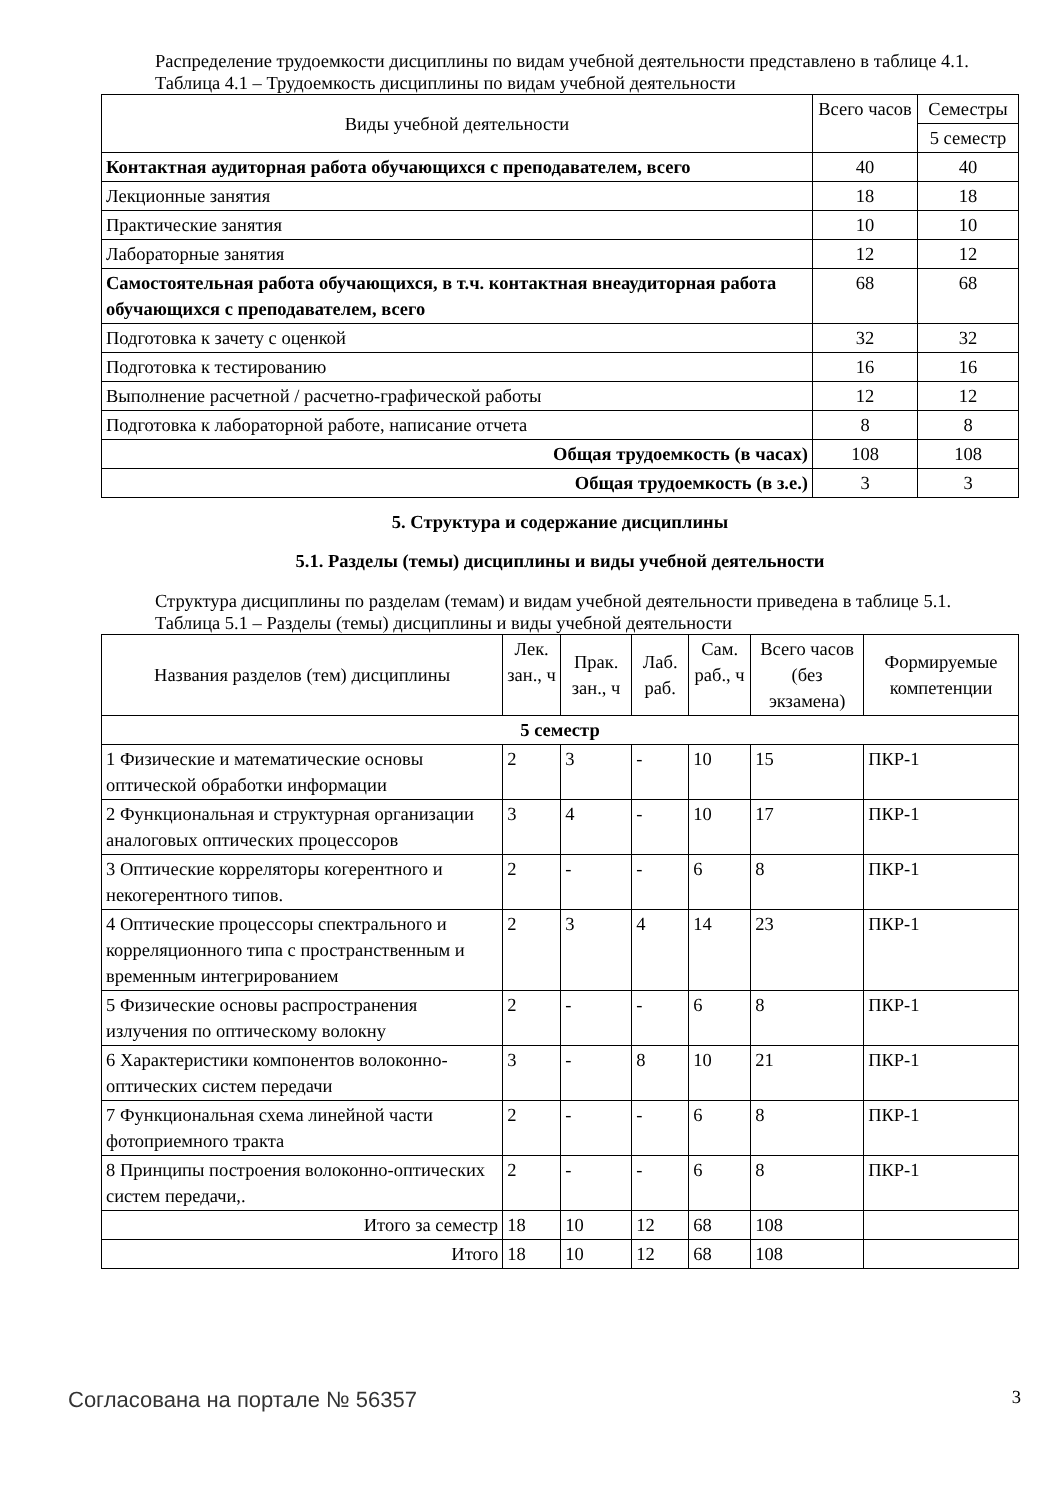Распределение трудоемкости дисциплины по видам учебной деятельности представлено в таблице 4.1.
Таблица 4.1 – Трудоемкость дисциплины по видам учебной деятельности
| Виды учебной деятельности | Всего часов | Семестры |
| --- | --- | --- |
| | | 5 семестр |
| Контактная аудиторная работа обучающихся с преподавателем, всего | 40 | 40 |
| Лекционные занятия | 18 | 18 |
| Практические занятия | 10 | 10 |
| Лабораторные занятия | 12 | 12 |
| Самостоятельная работа обучающихся, в т.ч. контактная внеаудиторная работа обучающихся с преподавателем, всего | 68 | 68 |
| Подготовка к зачету с оценкой | 32 | 32 |
| Подготовка к тестированию | 16 | 16 |
| Выполнение расчетной / расчетно-графической работы | 12 | 12 |
| Подготовка к лабораторной работе, написание отчета | 8 | 8 |
| Общая трудоемкость (в часах) | 108 | 108 |
| Общая трудоемкость (в з.е.) | 3 | 3 |
5. Структура и содержание дисциплины
5.1. Разделы (темы) дисциплины и виды учебной деятельности
Структура дисциплины по разделам (темам) и видам учебной деятельности приведена в таблице 5.1.
Таблица 5.1 – Разделы (темы) дисциплины и виды учебной деятельности
| Названия разделов (тем) дисциплины | Лек. зан., ч | Прак. зан., ч | Лаб. раб. | Сам. раб., ч | Всего часов (без экзамена) | Формируемые компетенции |
| --- | --- | --- | --- | --- | --- | --- |
| 5 семестр | | | | | | |
| 1 Физические и математические основы оптической обработки информации | 2 | 3 | - | 10 | 15 | ПКР-1 |
| 2 Функциональная и структурная организации аналоговых оптических процессоров | 3 | 4 | - | 10 | 17 | ПКР-1 |
| 3 Оптические корреляторы когерентного и некогерентного типов. | 2 | - | - | 6 | 8 | ПКР-1 |
| 4 Оптические процессоры спектрального и корреляционного типа с пространственным и временным интегрированием | 2 | 3 | 4 | 14 | 23 | ПКР-1 |
| 5 Физические основы распространения излучения по оптическому волокну | 2 | - | - | 6 | 8 | ПКР-1 |
| 6 Характеристики компонентов волоконно-оптических систем передачи | 3 | - | 8 | 10 | 21 | ПКР-1 |
| 7 Функциональная схема линейной части фотоприемного тракта | 2 | - | - | 6 | 8 | ПКР-1 |
| 8 Принципы построения волоконно-оптических систем передачи,. | 2 | - | - | 6 | 8 | ПКР-1 |
| Итого за семестр | 18 | 10 | 12 | 68 | 108 | |
| Итого | 18 | 10 | 12 | 68 | 108 | |
Согласована на портале № 56357 3